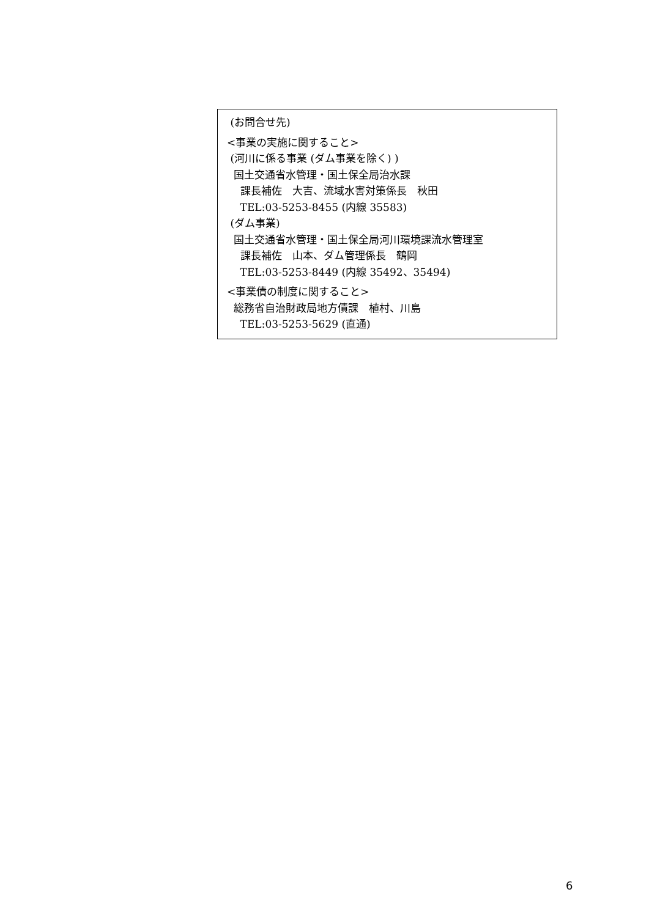(お問合せ先)
<事業の実施に関すること>
(河川に係る事業 (ダム事業を除く) )
国土交通省水管理・国土保全局治水課
課長補佐　大吉、流域水害対策係長　秋田
TEL:03-5253-8455 (内線 35583)
(ダム事業)
国土交通省水管理・国土保全局河川環境課流水管理室
課長補佐　山本、ダム管理係長　鶴岡
TEL:03-5253-8449 (内線 35492、35494)
<事業債の制度に関すること>
総務省自治財政局地方債課　植村、川島
TEL:03-5253-5629 (直通)
6